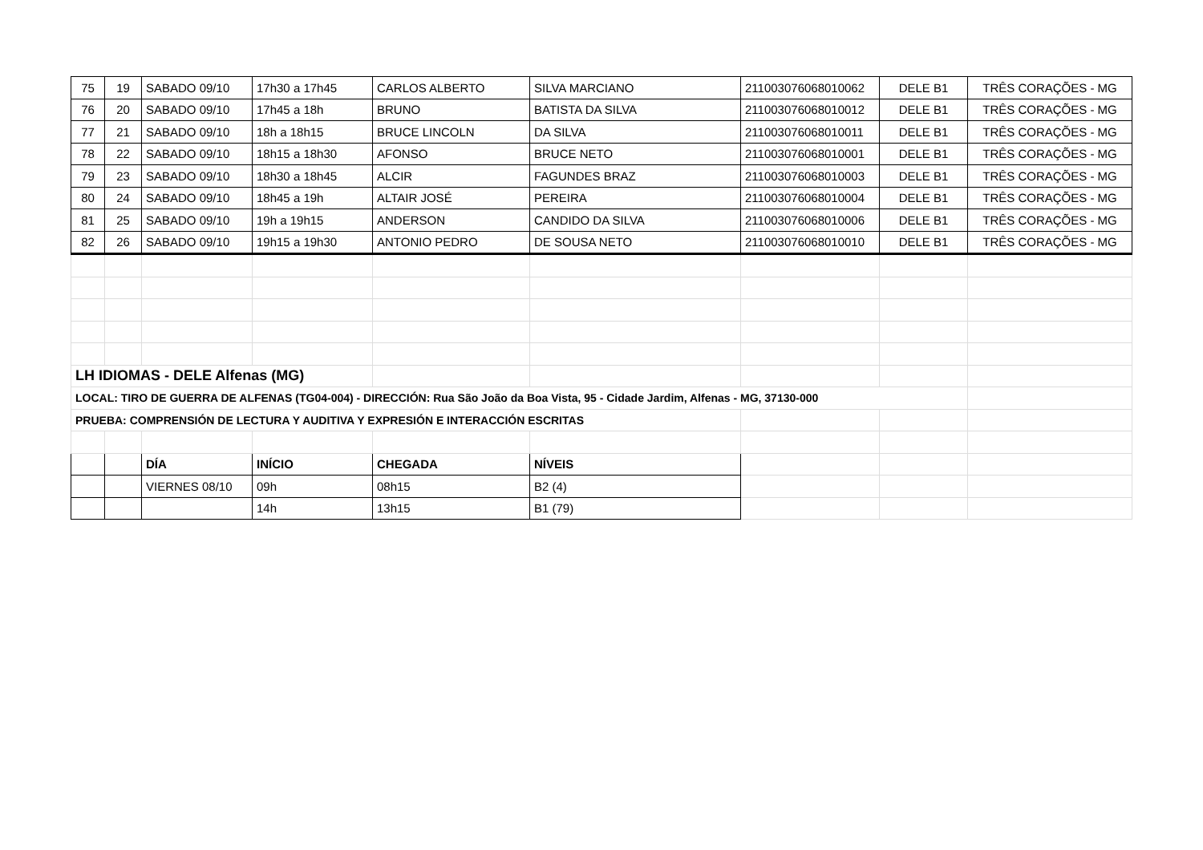| 75 | 19 | SABADO 09/10 | 17h30 a 17h45 | CARLOS ALBERTO | SILVA MARCIANO | 211003076068010062 | DELE B1 | TRÊS CORAÇÕES - MG |
| 76 | 20 | SABADO 09/10 | 17h45 a 18h | BRUNO | BATISTA DA SILVA | 211003076068010012 | DELE B1 | TRÊS CORAÇÕES - MG |
| 77 | 21 | SABADO 09/10 | 18h a 18h15 | BRUCE LINCOLN | DA SILVA | 211003076068010011 | DELE B1 | TRÊS CORAÇÕES - MG |
| 78 | 22 | SABADO 09/10 | 18h15 a 18h30 | AFONSO | BRUCE NETO | 211003076068010001 | DELE B1 | TRÊS CORAÇÕES - MG |
| 79 | 23 | SABADO 09/10 | 18h30 a 18h45 | ALCIR | FAGUNDES BRAZ | 211003076068010003 | DELE B1 | TRÊS CORAÇÕES - MG |
| 80 | 24 | SABADO 09/10 | 18h45 a 19h | ALTAIR JOSÉ | PEREIRA | 211003076068010004 | DELE B1 | TRÊS CORAÇÕES - MG |
| 81 | 25 | SABADO 09/10 | 19h a 19h15 | ANDERSON | CANDIDO DA SILVA | 211003076068010006 | DELE B1 | TRÊS CORAÇÕES - MG |
| 82 | 26 | SABADO 09/10 | 19h15 a 19h30 | ANTONIO PEDRO | DE SOUSA NETO | 211003076068010010 | DELE B1 | TRÊS CORAÇÕES - MG |
| LH IDIOMAS - DELE Alfenas (MG) | | | | | | | | |
| LOCAL: TIRO DE GUERRA DE ALFENAS (TG04-004) - DIRECCIÓN: Rua São João da Boa Vista, 95 - Cidade Jardim, Alfenas - MG, 37130-000 | | | | | | | | |
| PRUEBA: COMPRENSIÓN DE LECTURA Y AUDITIVA Y EXPRESIÓN E INTERACCIÓN ESCRITAS | | | | | | | | |
| | | DÍA | INÍCIO | CHEGADA | NÍVEIS | | | |
| | | VIERNES 08/10 | 09h | 08h15 | B2 (4) | | | |
| | | | 14h | 13h15 | B1 (79) | | | |